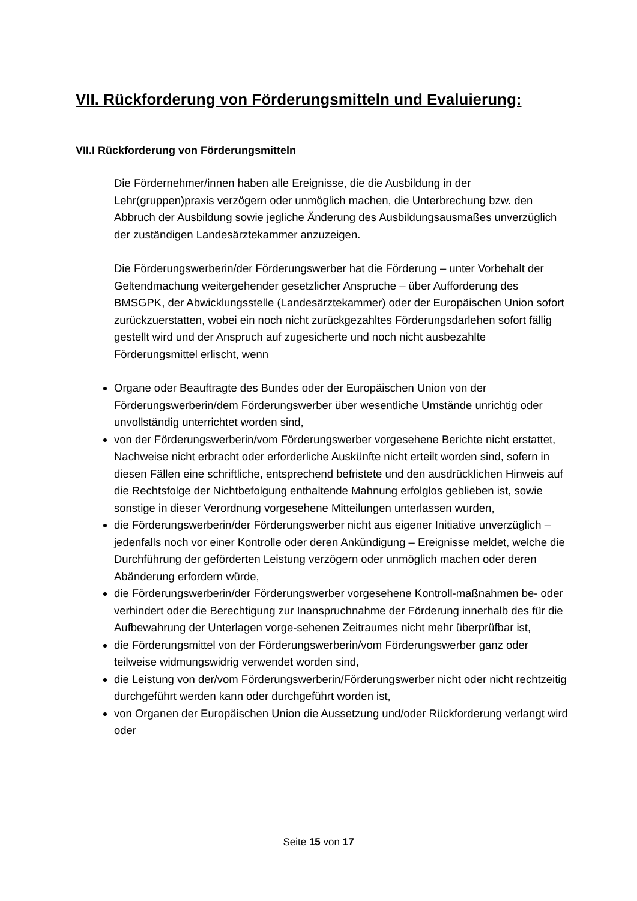VII. Rückforderung von Förderungsmitteln und Evaluierung:
VII.I Rückforderung von Förderungsmitteln
Die Fördernehmer/innen haben alle Ereignisse, die die Ausbildung in der Lehr(gruppen)praxis verzögern oder unmöglich machen, die Unterbrechung bzw. den Abbruch der Ausbildung sowie jegliche Änderung des Ausbildungsausmaßes unverzüglich der zuständigen Landesärztekammer anzuzeigen.
Die Förderungswerberin/der Förderungswerber hat die Förderung – unter Vorbehalt der Geltendmachung weitergehender gesetzlicher Anspruche – über Aufforderung des BMSGPK, der Abwicklungsstelle (Landesärztekammer) oder der Europäischen Union sofort zurückzuerstatten, wobei ein noch nicht zurückgezahltes Förderungsdarlehen sofort fällig gestellt wird und der Anspruch auf zugesicherte und noch nicht ausbezahlte Förderungsmittel erlischt, wenn
Organe oder Beauftragte des Bundes oder der Europäischen Union von der Förderungswerberin/dem Förderungswerber über wesentliche Umstände unrichtig oder unvollständig unterrichtet worden sind,
von der Förderungswerberin/vom Förderungswerber vorgesehene Berichte nicht erstattet, Nachweise nicht erbracht oder erforderliche Auskünfte nicht erteilt worden sind, sofern in diesen Fällen eine schriftliche, entsprechend befristete und den ausdrücklichen Hinweis auf die Rechtsfolge der Nichtbefolgung enthaltende Mahnung erfolglos geblieben ist, sowie sonstige in dieser Verordnung vorgesehene Mitteilungen unterlassen wurden,
die Förderungswerberin/der Förderungswerber nicht aus eigener Initiative unverzüglich – jedenfalls noch vor einer Kontrolle oder deren Ankündigung – Ereignisse meldet, welche die Durchführung der geförderten Leistung verzögern oder unmöglich machen oder deren Abänderung erfordern würde,
die Förderungswerberin/der Förderungswerber vorgesehene Kontroll-maßnahmen be- oder verhindert oder die Berechtigung zur Inanspruchnahme der Förderung innerhalb des für die Aufbewahrung der Unterlagen vorge-sehenen Zeitraumes nicht mehr überprüfbar ist,
die Förderungsmittel von der Förderungswerberin/vom Förderungswerber ganz oder teilweise widmungswidrig verwendet worden sind,
die Leistung von der/vom Förderungswerberin/Förderungswerber nicht oder nicht rechtzeitig durchgeführt werden kann oder durchgeführt worden ist,
von Organen der Europäischen Union die Aussetzung und/oder Rückforderung verlangt wird oder
Seite 15 von 17